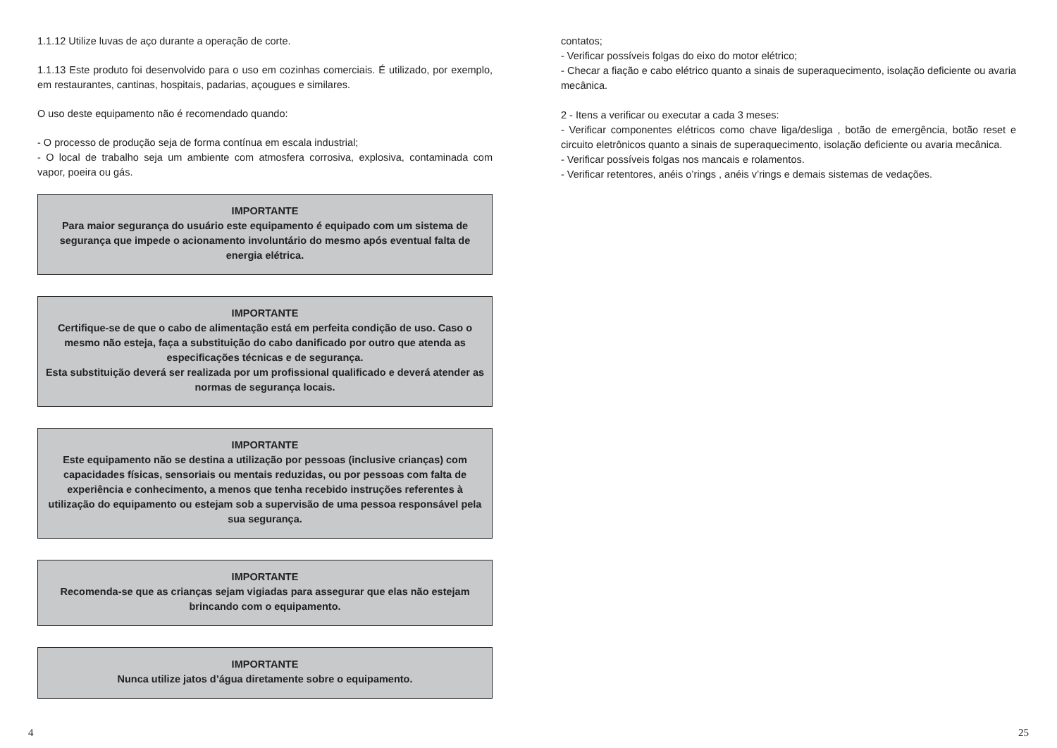1.1.12 Utilize luvas de aço durante a operação de corte.
1.1.13 Este produto foi desenvolvido para o uso em cozinhas comerciais. É utilizado, por exemplo, em restaurantes, cantinas, hospitais, padarias, açougues e similares.
O uso deste equipamento não é recomendado quando:
- O processo de produção seja de forma contínua em escala industrial;
- O local de trabalho seja um ambiente com atmosfera corrosiva, explosiva, contaminada com vapor, poeira ou gás.
IMPORTANTE
Para maior segurança do usuário este equipamento é equipado com um sistema de segurança que impede o acionamento involuntário do mesmo após eventual falta de energia elétrica.
IMPORTANTE
Certifique-se de que o cabo de alimentação está em perfeita condição de uso. Caso o mesmo não esteja, faça a substituição do cabo danificado por outro que atenda as especificações técnicas e de segurança.
Esta substituição deverá ser realizada por um profissional qualificado e deverá atender as normas de segurança locais.
IMPORTANTE
Este equipamento não se destina a utilização por pessoas (inclusive crianças) com capacidades físicas, sensoriais ou mentais reduzidas, ou por pessoas com falta de experiência e conhecimento, a menos que tenha recebido instruções referentes à utilização do equipamento ou estejam sob a supervisão de uma pessoa responsável pela sua segurança.
IMPORTANTE
Recomenda-se que as crianças sejam vigiadas para assegurar que elas não estejam brincando com o equipamento.
IMPORTANTE
Nunca utilize jatos d’água diretamente sobre o equipamento.
contatos;
- Verificar possíveis folgas do eixo do motor elétrico;
- Checar a fiação e cabo elétrico quanto a sinais de superaquecimento, isolação deficiente ou avaria mecânica.
2 - Itens a verificar ou executar a cada 3 meses:
- Verificar componentes elétricos como chave liga/desliga , botão de emergência, botão reset e circuito eletrônicos quanto a sinais de superaquecimento, isolação deficiente ou avaria mecânica.
- Verificar possíveis folgas nos mancais e rolamentos.
- Verificar retentores, anéis o’rings , anéis v’rings e demais sistemas de vedações.
4 25